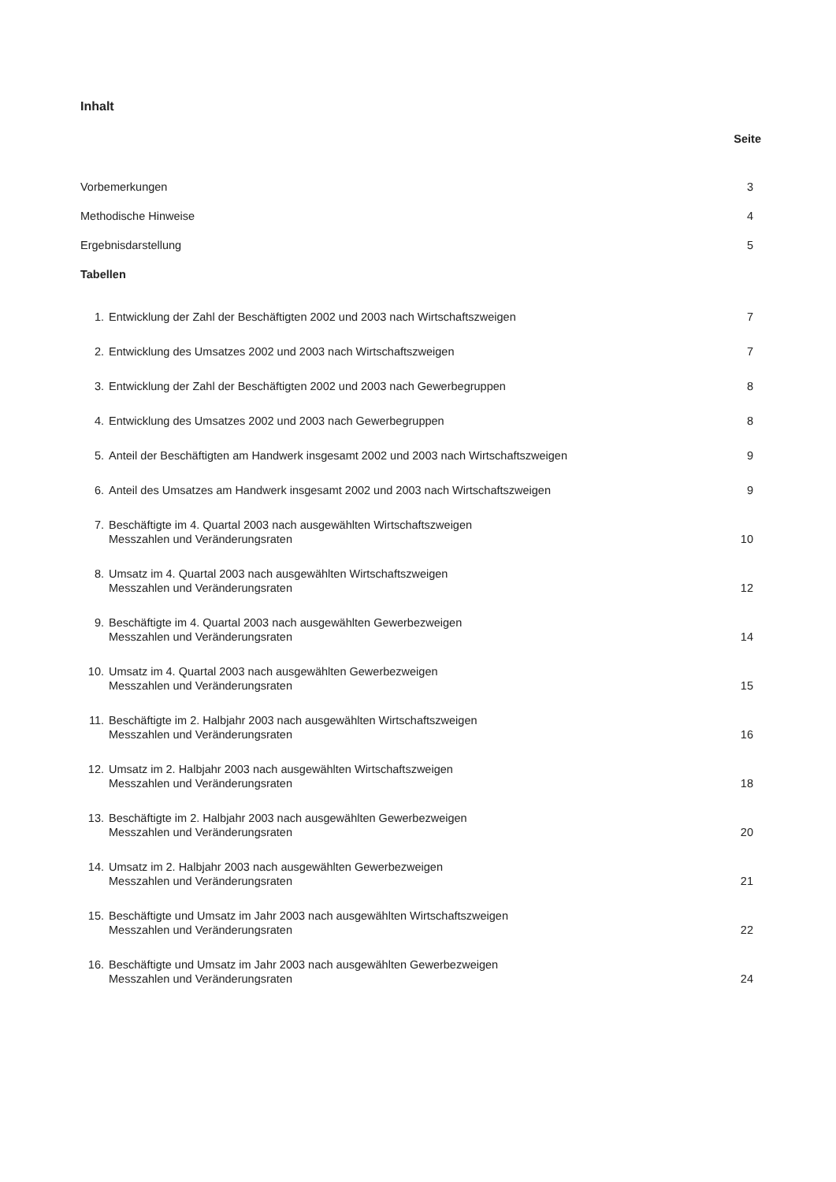Inhalt
Seite
Vorbemerkungen 3
Methodische Hinweise 4
Ergebnisdarstellung 5
Tabellen
1. Entwicklung der Zahl der Beschäftigten 2002 und 2003 nach Wirtschaftszweigen
7
2. Entwicklung des Umsatzes 2002 und 2003 nach Wirtschaftszweigen
7
3. Entwicklung der Zahl der Beschäftigten 2002 und 2003 nach Gewerbegruppen
8
4. Entwicklung des Umsatzes 2002 und 2003 nach Gewerbegruppen
8
5. Anteil der Beschäftigten am Handwerk insgesamt 2002 und 2003 nach Wirtschaftszweigen
9
6. Anteil des Umsatzes am Handwerk insgesamt 2002 und 2003 nach Wirtschaftszweigen
9
7. Beschäftigte im 4. Quartal 2003 nach ausgewählten Wirtschaftszweigen
Messzahlen und Veränderungsraten
10
8. Umsatz im 4. Quartal 2003 nach ausgewählten Wirtschaftszweigen
Messzahlen und Veränderungsraten
12
9. Beschäftigte im 4. Quartal 2003 nach ausgewählten Gewerbezweigen
Messzahlen und Veränderungsraten
14
10. Umsatz im 4. Quartal 2003 nach ausgewählten Gewerbezweigen
Messzahlen und Veränderungsraten
15
11. Beschäftigte im 2. Halbjahr 2003 nach ausgewählten Wirtschaftszweigen
Messzahlen und Veränderungsraten
16
12. Umsatz im 2. Halbjahr 2003 nach ausgewählten Wirtschaftszweigen
Messzahlen und Veränderungsraten
18
13. Beschäftigte im 2. Halbjahr 2003 nach ausgewählten Gewerbezweigen
Messzahlen und Veränderungsraten
20
14. Umsatz im 2. Halbjahr 2003 nach ausgewählten Gewerbezweigen
Messzahlen und Veränderungsraten
21
15. Beschäftigte und Umsatz im Jahr 2003 nach ausgewählten Wirtschaftszweigen
Messzahlen und Veränderungsraten
22
16. Beschäftigte und Umsatz im Jahr 2003 nach ausgewählten Gewerbezweigen
Messzahlen und Veränderungsraten
24